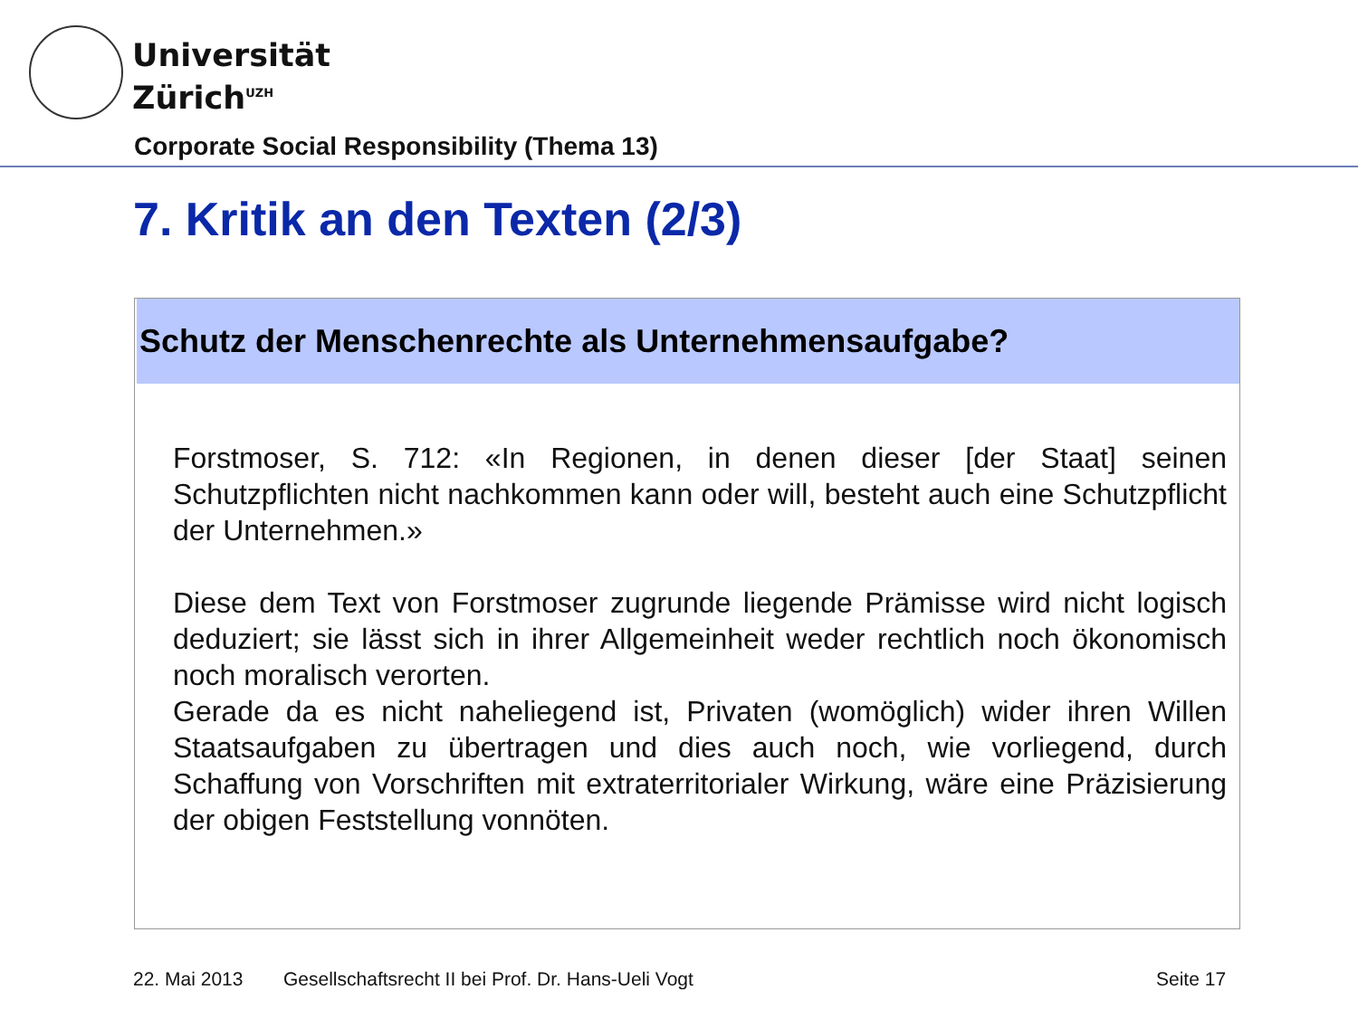Universität
Zürich<sup>UZH</sup>
Corporate Social Responsibility (Thema 13)
7. Kritik an den Texten (2/3)
Schutz der Menschenrechte als Unternehmensaufgabe?
Forstmoser, S. 712: «In Regionen, in denen dieser [der Staat] seinen Schutzpflichten nicht nachkommen kann oder will, besteht auch eine Schutzpflicht der Unternehmen.»
Diese dem Text von Forstmoser zugrunde liegende Prämisse wird nicht logisch deduziert; sie lässt sich in ihrer Allgemeinheit weder rechtlich noch ökonomisch noch moralisch verorten.
Gerade da es nicht naheliegend ist, Privaten (womöglich) wider ihren Willen Staatsaufgaben zu übertragen und dies auch noch, wie vorliegend, durch Schaffung von Vorschriften mit extraterritorialer Wirkung, wäre eine Präzisierung der obigen Feststellung vonnöten.
22. Mai 2013
Gesellschaftsrecht II bei Prof. Dr. Hans-Ueli Vogt
Seite 17